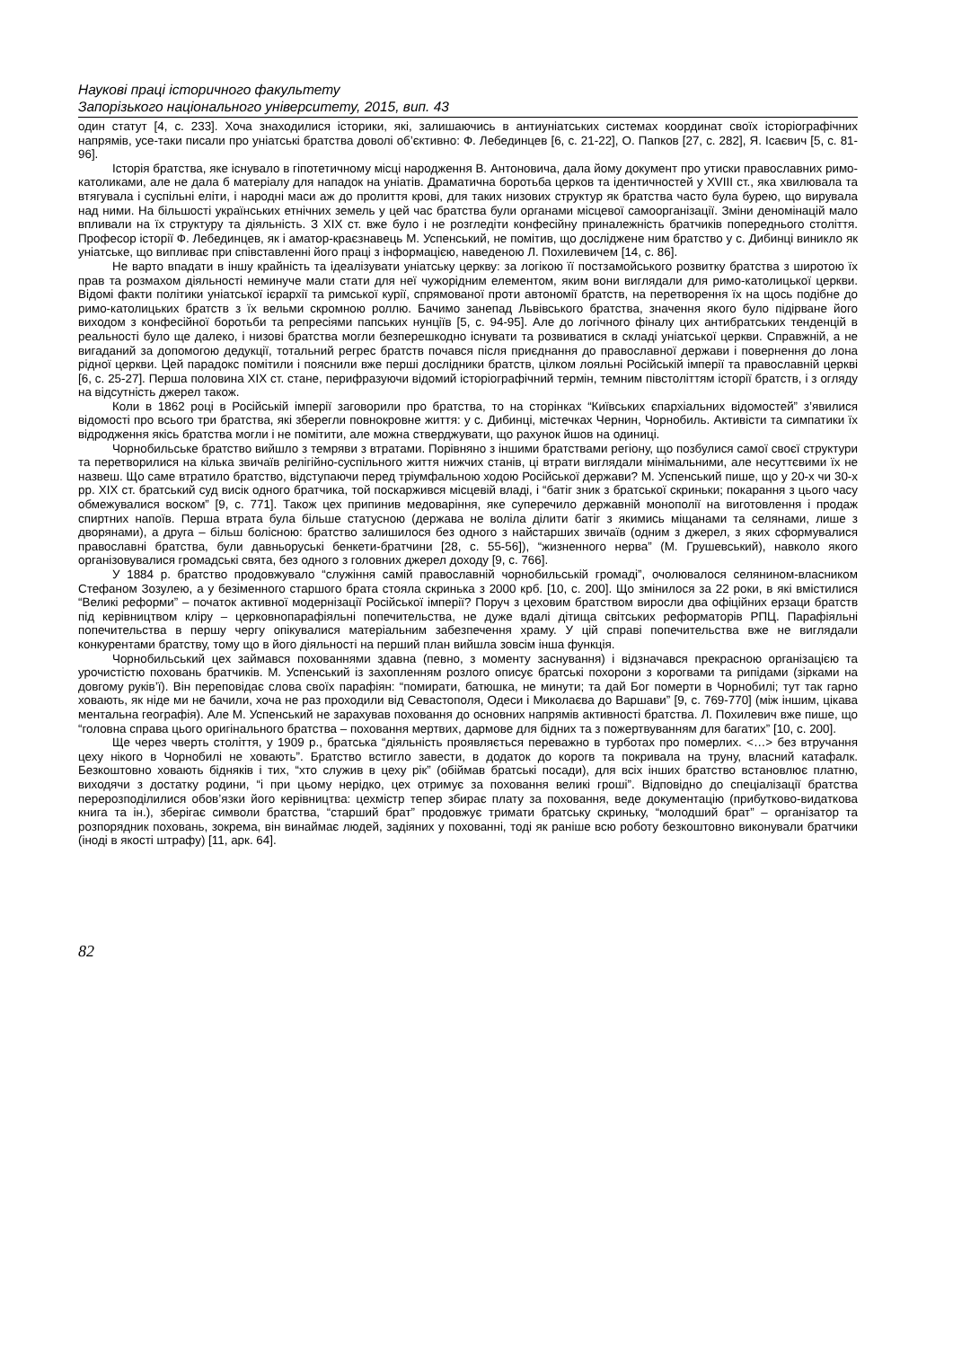Наукові праці історичного факультету
Запорізького національного університету, 2015, вип. 43
один статут [4, с. 233]. Хоча знаходилися історики, які, залишаючись в антиуніатських системах координат своїх історіографічних напрямів, усе-таки писали про уніатські братства доволі об’єктивно: Ф. Лебединцев [6, с. 21-22], О. Папков [27, с. 282], Я. Ісаєвич [5, с. 81-96].
Історія братства, яке існувало в гіпотетичному місці народження В. Антоновича, дала йому документ про утиски православних римо-католиками, але не дала б матеріалу для нападок на уніатів. Драматична боротьба церков та ідентичностей у XVIII ст., яка хвилювала та втягувала і суспільні еліти, і народні маси аж до пролиття крові, для таких низових структур як братства часто була бурею, що вирувала над ними. На більшості українських етнічних земель у цей час братства були органами місцевої самоорганізації. Зміни деномінацій мало впливали на їх структуру та діяльність. З XIX ст. вже було і не розгледіти конфесійну приналежність братчиків попереднього століття. Професор історії Ф. Лебединцев, як і аматор-краєзнавець М. Успенський, не помітив, що досліджене ним братство у с. Дибинці виникло як уніатське, що випливає при співставленні його праці з інформацією, наведеною Л. Похилевичем [14, с. 86].
Не варто впадати в іншу крайність та ідеалізувати уніатську церкву: за логікою її постзамойського розвитку братства з широтою їх прав та розмахом діяльності неминуче мали стати для неї чужорідним елементом, яким вони виглядали для римо-католицької церкви. Відомі факти політики уніатської ієрархії та римської курії, спрямованої проти автономії братств, на перетворення їх на щось подібне до римо-католицьких братств з їх вельми скромною роллю. Бачимо занепад Львівського братства, значення якого було підірване його виходом з конфесійної боротьби та репресіями папських нунціїв [5, с. 94-95]. Але до логічного фіналу цих антибратських тенденцій в реальності було ще далеко, і низові братства могли безперешкодно існувати та розвиватися в складі уніатської церкви. Справжній, а не вигаданий за допомогою дедукції, тотальний регрес братств почався після приєднання до православної держави і повернення до лона рідної церкви. Цей парадокс помітили і пояснили вже перші дослідники братств, цілком лояльні Російській імперії та православній церкві [6, с. 25-27]. Перша половина XIX ст. стане, перифразуючи відомий історіографічний термін, темним півстоліттям історії братств, і з огляду на відсутність джерел також.
Коли в 1862 році в Російській імперії заговорили про братства, то на сторінках “Київських єпархіальних відомостей” з’явилися відомості про всього три братства, які зберегли повнокровне життя: у с. Дибинці, містечках Чернин, Чорнобиль. Активісти та симпатики їх відродження якісь братства могли і не помітити, але можна стверджувати, що рахунок йшов на одиниці.
Чорнобильське братство вийшло з темряви з втратами. Порівняно з іншими братствами регіону, що позбулися самої своєї структури та перетворилися на кілька звичаїв релігійно-суспільного життя нижчих станів, ці втрати виглядали мінімальними, але несуттєвими їх не назвеш. Що саме втратило братство, відступаючи перед тріумфальною ходою Російської держави? М. Успенський пише, що у 20-х чи 30-х рр. XIX ст. братський суд висік одного братчика, той поскаржився місцевій владі, і “батіг зник з братської скриньки; покарання з цього часу обмежувалися воском” [9, с. 771]. Також цех припинив медоваріння, яке суперечило державній монополії на виготовлення і продаж спиртних напоїв. Перша втрата була більше статусною (держава не воліла ділити батіг з якимись міщанами та селянами, лише з дворянами), а друга – більш болісною: братство залишилося без одного з найстарших звичаїв (одним з джерел, з яких сформувалися православні братства, були давньоруські бенкети-братчини [28, с. 55-56]), “жизненного нерва” (М. Грушевський), навколо якого організовувалися громадські свята, без одного з головних джерел доходу [9, с. 766].
У 1884 р. братство продовжувало “служіння самій православній чорнобильській громаді”, очолювалося селянином-власником Стефаном Зозулею, а у безіменного старшого брата стояла скринька з 2000 крб. [10, с. 200]. Що змінилося за 22 роки, в які вмістилися “Великі реформи” – початок активної модернізації Російської імперії? Поруч з цеховим братством виросли два офіційних ерзаци братств під керівництвом кліру – церковнопарафіяльні попечительства, не дуже вдалі дітища світських реформаторів РПЦ. Парафіяльні попечительства в першу чергу опікувалися матеріальним забезпечення храму. У цій справі попечительства вже не виглядали конкурентами братству, тому що в його діяльності на перший план вийшла зовсім інша функція.
Чорнобильський цех займався похованнями здавна (певно, з моменту заснування) і відзначався прекрасною організацією та урочистістю поховань братчиків. М. Успенський із захопленням розлого описує братські похорони з корогвами та рипідами (зірками на довгому руків’ї). Він переповідає слова своїх парафіян: “помирати, батюшка, не минути; та дай Бог померти в Чорнобилі; тут так гарно ховають, як ніде ми не бачили, хоча не раз проходили від Севастополя, Одеси і Миколаєва до Варшави” [9, с. 769-770] (між іншим, цікава ментальна географія). Але М. Успенський не зарахував поховання до основних напрямів активності братства. Л. Похилевич вже пише, що “головна справа цього оригінального братства – поховання мертвих, дармове для бідних та з пожертвуванням для багатих” [10, с. 200].
Ще через чверть століття, у 1909 р., братська “діяльність проявляється переважно в турботах про померлих. <…> без втручання цеху нікого в Чорнобилі не ховають”. Братство встигло завести, в додаток до корогв та покривала на труну, власний катафалк. Безкоштовно ховають бідняків і тих, “хто служив в цеху рік” (обіймав братські посади), для всіх інших братство встановлює платню, виходячи з достатку родини, “і при цьому нерідко, цех отримує за поховання великі гроші”. Відповідно до спеціалізації братства перерозподілилися обов’язки його керівництва: цехмістр тепер збирає плату за поховання, веде документацію (прибутково-видаткова книга та ін.), зберігає символи братства, “старший брат” продовжує тримати братську скриньку, “молодший брат” – організатор та розпорядник поховань, зокрема, він винаймає людей, задіяних у похованні, тоді як раніше всю роботу безкоштовно виконували братчики (іноді в якості штрафу) [11, арк. 64].
82